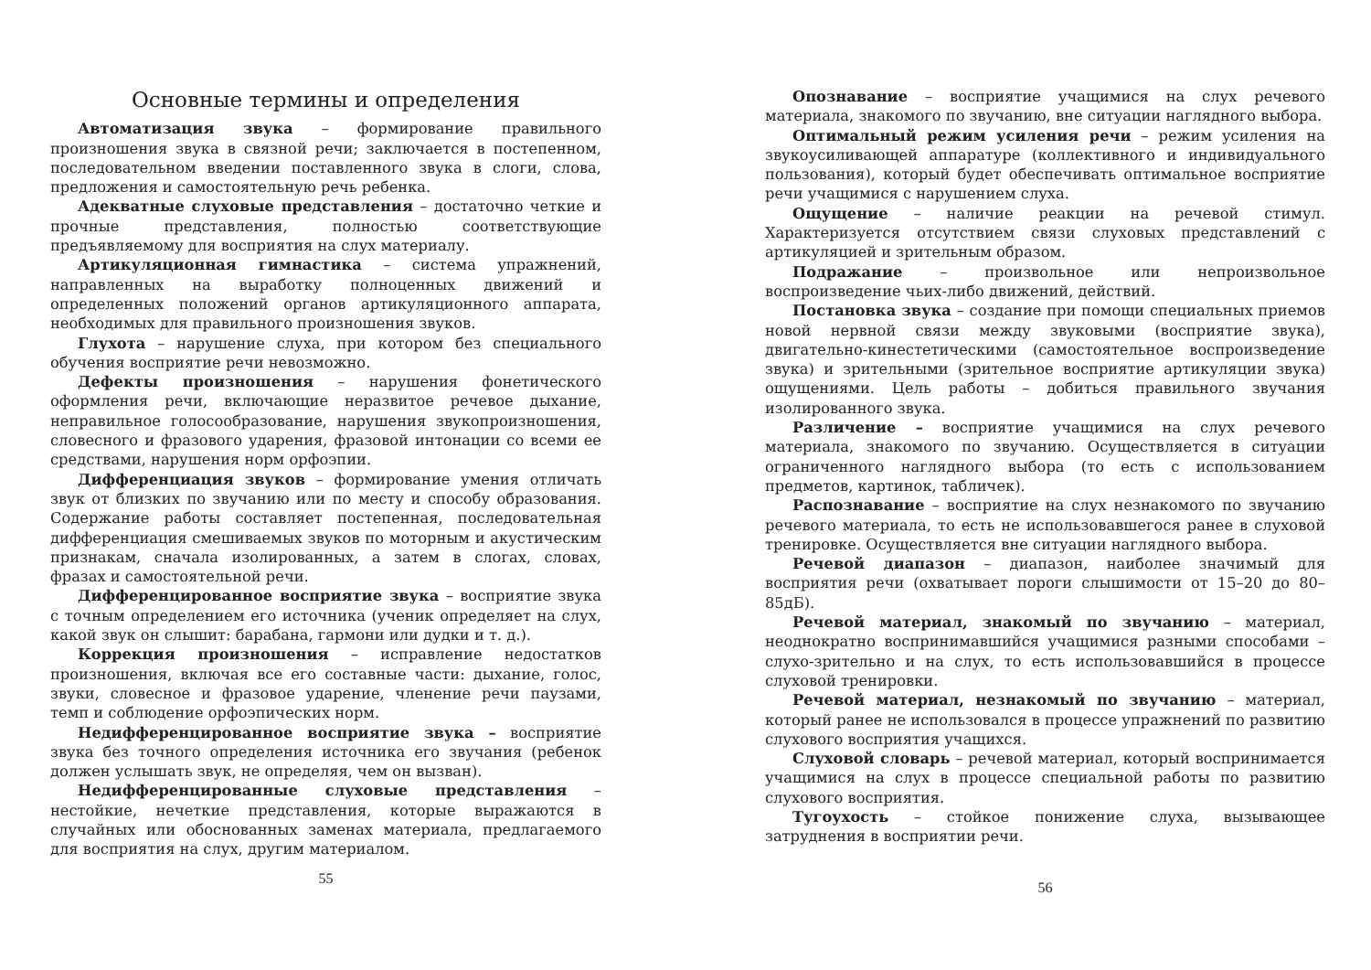Основные термины и определения
Автоматизация звука – формирование правильного произношения звука в связной речи; заключается в постепенном, последовательном введении поставленного звука в слоги, слова, предложения и самостоятельную речь ребенка.
Адекватные слуховые представления – достаточно четкие и прочные представления, полностью соответствующие предъявляемому для восприятия на слух материалу.
Артикуляционная гимнастика – система упражнений, направленных на выработку полноценных движений и определенных положений органов артикуляционного аппарата, необходимых для правильного произношения звуков.
Глухота – нарушение слуха, при котором без специального обучения восприятие речи невозможно.
Дефекты произношения – нарушения фонетического оформления речи, включающие неразвитое речевое дыхание, неправильное голосообразование, нарушения звукопроизношения, словесного и фразового ударения, фразовой интонации со всеми ее средствами, нарушения норм орфоэпии.
Дифференциация звуков – формирование умения отличать звук от близких по звучанию или по месту и способу образования. Содержание работы составляет постепенная, последовательная дифференциация смешиваемых звуков по моторным и акустическим признакам, сначала изолированных, а затем в слогах, словах, фразах и самостоятельной речи.
Дифференцированное восприятие звука – восприятие звука с точным определением его источника (ученик определяет на слух, какой звук он слышит: барабана, гармони или дудки и т. д.).
Коррекция произношения – исправление недостатков произношения, включая все его составные части: дыхание, голос, звуки, словесное и фразовое ударение, членение речи паузами, темп и соблюдение орфоэпических норм.
Недифференцированное восприятие звука – восприятие звука без точного определения источника его звучания (ребенок должен услышать звук, не определяя, чем он вызван).
Недифференцированные слуховые представления – нестойкие, нечеткие представления, которые выражаются в случайных или обоснованных заменах материала, предлагаемого для восприятия на слух, другим материалом.
55
Опознавание – восприятие учащимися на слух речевого материала, знакомого по звучанию, вне ситуации наглядного выбора.
Оптимальный режим усиления речи – режим усиления на звукоусиливающей аппаратуре (коллективного и индивидуального пользования), который будет обеспечивать оптимальное восприятие речи учащимися с нарушением слуха.
Ощущение – наличие реакции на речевой стимул. Характеризуется отсутствием связи слуховых представлений с артикуляцией и зрительным образом.
Подражание – произвольное или непроизвольное воспроизведение чьих-либо движений, действий.
Постановка звука – создание при помощи специальных приемов новой нервной связи между звуковыми (восприятие звука), двигательно-кинестетическими (самостоятельное воспроизведение звука) и зрительными (зрительное восприятие артикуляции звука) ощущениями. Цель работы – добиться правильного звучания изолированного звука.
Различение – восприятие учащимися на слух речевого материала, знакомого по звучанию. Осуществляется в ситуации ограниченного наглядного выбора (то есть с использованием предметов, картинок, табличек).
Распознавание – восприятие на слух незнакомого по звучанию речевого материала, то есть не использовавшегося ранее в слуховой тренировке. Осуществляется вне ситуации наглядного выбора.
Речевой диапазон – диапазон, наиболее значимый для восприятия речи (охватывает пороги слышимости от 15–20 до 80–85дБ).
Речевой материал, знакомый по звучанию – материал, неоднократно воспринимавшийся учащимися разными способами – слухо-зрительно и на слух, то есть использовавшийся в процессе слуховой тренировки.
Речевой материал, незнакомый по звучанию – материал, который ранее не использовался в процессе упражнений по развитию слухового восприятия учащихся.
Слуховой словарь – речевой материал, который воспринимается учащимися на слух в процессе специальной работы по развитию слухового восприятия.
Тугоухость – стойкое понижение слуха, вызывающее затруднения в восприятии речи.
56